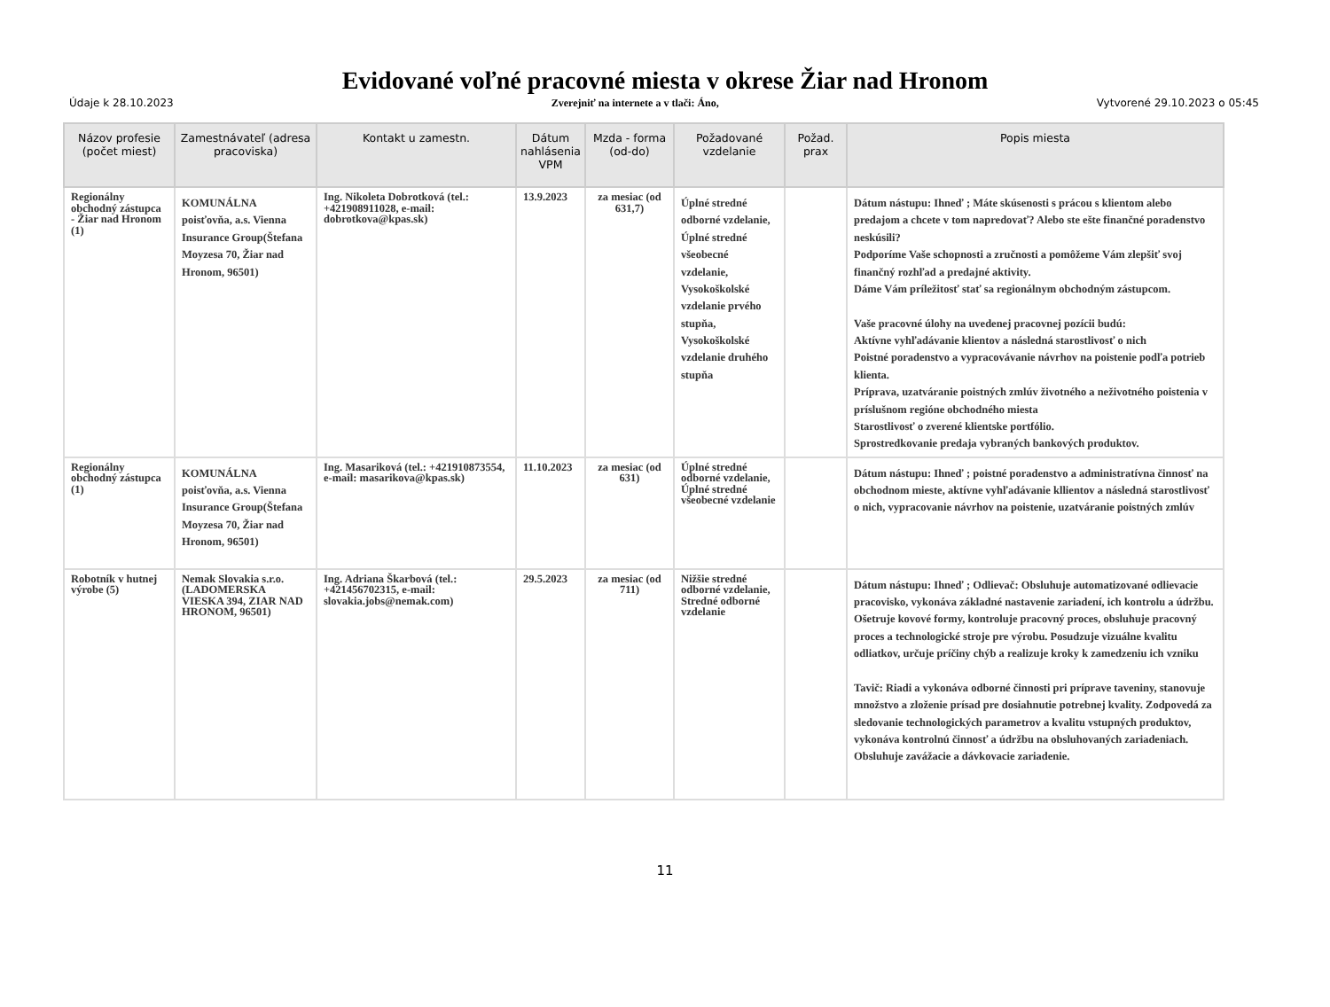Evidované voľné pracovné miesta v okrese Žiar nad Hronom
Údaje k 28.10.2023 Zverejniť na internete a v tlači: Áno, Vytvorené 29.10.2023 o 05:45
| Názov profesie (počet miest) | Zamestnávateľ (adresa pracoviska) | Kontakt u zamestn. | Dátum nahlásenia VPM | Mzda - forma (od-do) | Požadované vzdelanie | Požad. prax | Popis miesta |
| --- | --- | --- | --- | --- | --- | --- | --- |
| Regionálny obchodný zástupca - Žiar nad Hronom (1) | KOMUNÁLNA poisťovňa, a.s. Vienna Insurance Group(Štefana Moyzesa 70, Žiar nad Hronom, 96501) | Ing. Nikoleta Dobrotková (tel.: +421908911028, e-mail: dobrotkova@kpas.sk) | 13.9.2023 | za mesiac (od 631,7) | Úplné stredné odborné vzdelanie, Úplné stredné všeobecné vzdelanie, Vysokoškolské vzdelanie prvého stupňa, Vysokoškolské vzdelanie druhého stupňa | | Dátum nástupu: Ihneď ; Máte skúsenosti s prácou s klientom alebo predajom a chcete v tom napredovať? Alebo ste ešte finančné poradenstvo neskúsili? Podporíme Vaše schopnosti a zručnosti a pomôžeme Vám zlepšiť svoj finančný rozhľad a predajné aktivity. Dáme Vám príležitosť stať sa regionálnym obchodným zástupcom. Vaše pracovné úlohy na uvedenej pracovnej pozícii budú: Aktívne vyhľadávanie klientov a následná starostlivosť o nich Poistné poradenstvo a vypracovávanie návrhov na poistenie podľa potrieb klienta. Príprava, uzatváranie poistných zmlúv životného a neživotného poistenia v príslušnom regióne obchodného miesta Starostlivosť o zverené klientske portfólio. Sprostredkovanie predaja vybraných bankových produktov. |
| Regionálny obchodný zástupca (1) | KOMUNÁLNA poisťovňa, a.s. Vienna Insurance Group(Štefana Moyzesa 70, Žiar nad Hronom, 96501) | Ing. Masariková (tel.: +421910873554, e-mail: masarikova@kpas.sk) | 11.10.2023 | za mesiac (od 631) | Úplné stredné odborné vzdelanie, Úplné stredné všeobecné vzdelanie | | Dátum nástupu: Ihneď ; poistné poradenstvo a administratívna činnosť na obchodnom mieste, aktívne vyhľadávanie kllientov a následná starostlivosť o nich, vypracovanie návrhov na poistenie, uzatváranie poistných zmlúv |
| Robotník v hutnej výrobe (5) | Nemak Slovakia s.r.o.(LADOMERSKA VIESKA 394, ZIAR NAD HRONOM, 96501) | Ing. Adriana Škarbová (tel.: +421456702315, e-mail: slovakia.jobs@nemak.com) | 29.5.2023 | za mesiac (od 711) | Nižšie stredné odborné vzdelanie, Stredné odborné vzdelanie | | Dátum nástupu: Ihneď ; Odlievač: Obsluhuje automatizované odlievacie pracovisko, vykonáva základné nastavenie zariadení, ich kontrolu a údržbu. Ošetruje kovové formy, kontroluje pracovný proces, obsluhuje pracovný proces a technologické stroje pre výrobu. Posudzuje vizuálne kvalitu odliatkov, určuje príčiny chýb a realizuje kroky k zamedzeniu ich vzniku Tavič: Riadi a vykonáva odborné činnosti pri príprave taveniny, stanovuje množstvo a zloženie prísad pre dosiahnutie potrebnej kvality. Zodpovedá za sledovanie technologických parametrov a kvalitu vstupných produktov, vykonáva kontrolnú činnosť a údržbu na obsluhovaných zariadeniach. Obsluhuje zavážacie a dávkovacie zariadenie. |
11